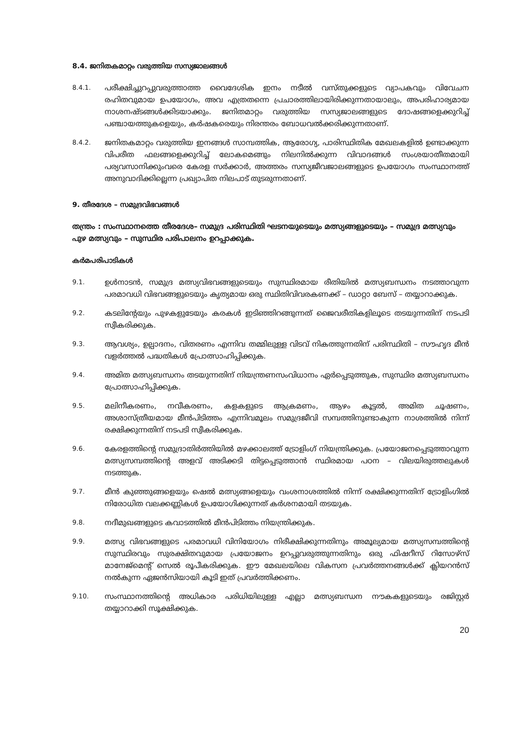8.4. ജനിതകമാറ്റം വരുത്തിയ സസ്യജാലങ്ങൾ
8.4.1.
പരീക്ഷിച്ചുറപ്പുവരുത്താത്ത വൈദേശിക ഇനം നടീൽ വസ്തുക്കളുടെ വ്യാപകവും വിവേചന രഹിതവുമായ ഉപയോഗം, അവ എത്രതന്നെ പ്രചാരത്തിലായിരിക്കുന്നതായാലും, അപരിഹാര്യമായ നാശനഷ്ടങ്ങൾക്കിടയാക്കും. ജനിതമാറ്റം വരുത്തിയ സസ്യജാലങ്ങളുടെ ദോഷങ്ങളെക്കുറിച്ച് പഞ്ചായത്തുകളെയും, കർഷകരെയും നിരന്തരം ബോധവൽക്കരിക്കുന്നതാണ്.
8.4.2.
ജനിതകമാറ്റം വരുത്തിയ ഇനങ്ങൾ സാമ്പത്തിക, ആരോഗ്യ, പാരിസ്ഥിതിക മേഖലകളിൽ ഉണ്ടാക്കുന്ന വിപരീത ഫലങ്ങളെക്കുറിച്ച് ലോകമെങ്ങും നിലനിൽക്കുന്ന വിവാദങ്ങൾ സംശയാതീതമായി പര്യവസാനിക്കുംവരെ കേരള സർക്കാർ, അത്തരം സസ്യജീവജാലങ്ങളുടെ ഉപയോഗം സംസ്ഥാനത്ത് അനുവാദിക്കില്ലെന്ന പ്രഖ്യാപിത നിലപാട് തുടരുന്നതാണ്.
9. തീരദേശ – സമുദ്രവിഭവങ്ങൾ
തന്ത്രം : സംസ്ഥാനത്തെ തീരദേശ– സമുദ്ര പരിസ്ഥിതി ഘടനയുടെയും മത്സ്യങ്ങളുടെയും – സമുദ്ര മത്സ്യവും പുഴ മത്സ്യവും – സുസ്ഥിര പരിപാലനം ഉറപ്പാക്കുക.
കർമപരിപാടികൾ
9.1.
ഉൾനാടൻ, സമുദ്ര മത്സ്യവിഭവങ്ങളുടെയും സുസ്ഥിരമായ രീതിയിൽ മത്സ്യബന്ധനം നടത്താവുന്ന പരമാവധി വിഭവങ്ങളുടെയും കൃത്യമായ ഒരു സ്ഥിതിവിവരകണക്ക് – ഡാറ്റാ ബേസ് – തയ്യാറാക്കുക.
9.2.
കടലിന്റേയും പുഴകളുടേയും കരകൾ ഇടിഞ്ഞിറങ്ങുന്നത് ജൈവരീതികളിലൂടെ തടയുന്നതിന് നടപടി സ്വീകരിക്കുക.
9.3.
ആവശ്യം, ഉല്പാദനം, വിതരണം എന്നിവ തമ്മിലുള്ള വിടവ് നികത്തുന്നതിന് പരിസ്ഥിതി – സൗഹൃദ മീൻ വളർത്തൽ പദ്ധതികൾ പ്രോത്സാഹിപ്പിക്കുക.
9.4.
അമിത മത്സ്യബന്ധനം തടയുന്നതിന് നിയന്ത്രണസംവിധാനം ഏർപ്പെടുത്തുക, സുസ്ഥിര മത്സ്യബന്ധനം പ്രോത്സാഹിപ്പിക്കുക.
9.5.
മലിനീകരണം, നവീകരണം, കളകളുടെ ആക്രമണം, ആഴം കൂട്ടൽ, അമിത ചൂഷണം, അശാസ്ത്രീയമായ മീൻപിടിത്തം എന്നിവമൂലം സമുദ്രജീവി സമ്പത്തിനുണ്ടാകുന്ന നാശത്തിൽ നിന്ന് രക്ഷിക്കുന്നതിന് നടപടി സ്വീകരിക്കുക.
9.6.
കേരളത്തിന്റെ സമുദ്രാതിർത്തിയിൽ മഴക്കാലത്ത് ട്രോളിംഗ് നിയന്ത്രിക്കുക. പ്രയോജനപ്പെടുത്താവുന്ന മത്സ്യസമ്പത്തിന്റെ അളവ് അടിക്കടി തിട്ടപ്പെടുത്താൻ സ്ഥിരമായ പഠന – വിലയിരുത്തലുകൾ നടത്തുക.
9.7.
മീൻ കുഞ്ഞുങ്ങളെയും ഷെൽ മത്സ്യങ്ങളെയും വംശനാശത്തിൽ നിന്ന് രക്ഷിക്കുന്നതിന് ട്രോളിംഗിൽ നിരോധിത വലക്കണ്ണികൾ ഉപയോഗിക്കുന്നത് കർശനമായി തടയുക.
9.8.
നദീമുഖങ്ങളുടെ കവാടത്തിൽ മീൻപിടിത്തം നിയന്ത്രിക്കുക.
9.9.
മത്സ്യ വിഭവങ്ങളുടെ പരമാവധി വിനിയോഗം നിരീക്ഷിക്കുന്നതിനും അമൂല്യമായ മത്സ്യസമ്പത്തിന്റെ സുസ്ഥിരവും സുരക്ഷിതവുമായ പ്രയോജനം ഉറപ്പുവരുത്തുന്നതിനും ഒരു ഫിഷറീസ് റിസോഴ്സ് മാനേജ്മെന്റ് സെൽ രൂപീകരിക്കുക. ഈ മേഖലയിലെ വികസന പ്രവർത്തനങ്ങൾക്ക് ക്ലിയറൻസ് നൽകുന്ന ഏജൻസിയായി കൂടി ഇത് പ്രവർത്തിക്കണം.
9.10.
സംസ്ഥാനത്തിന്റെ അധികാര പരിധിയിലുള്ള എല്ലാ മത്സ്യബന്ധന നൗകകളുടെയും രജിസ്റ്റർ തയ്യാറാക്കി സൂക്ഷിക്കുക.
20